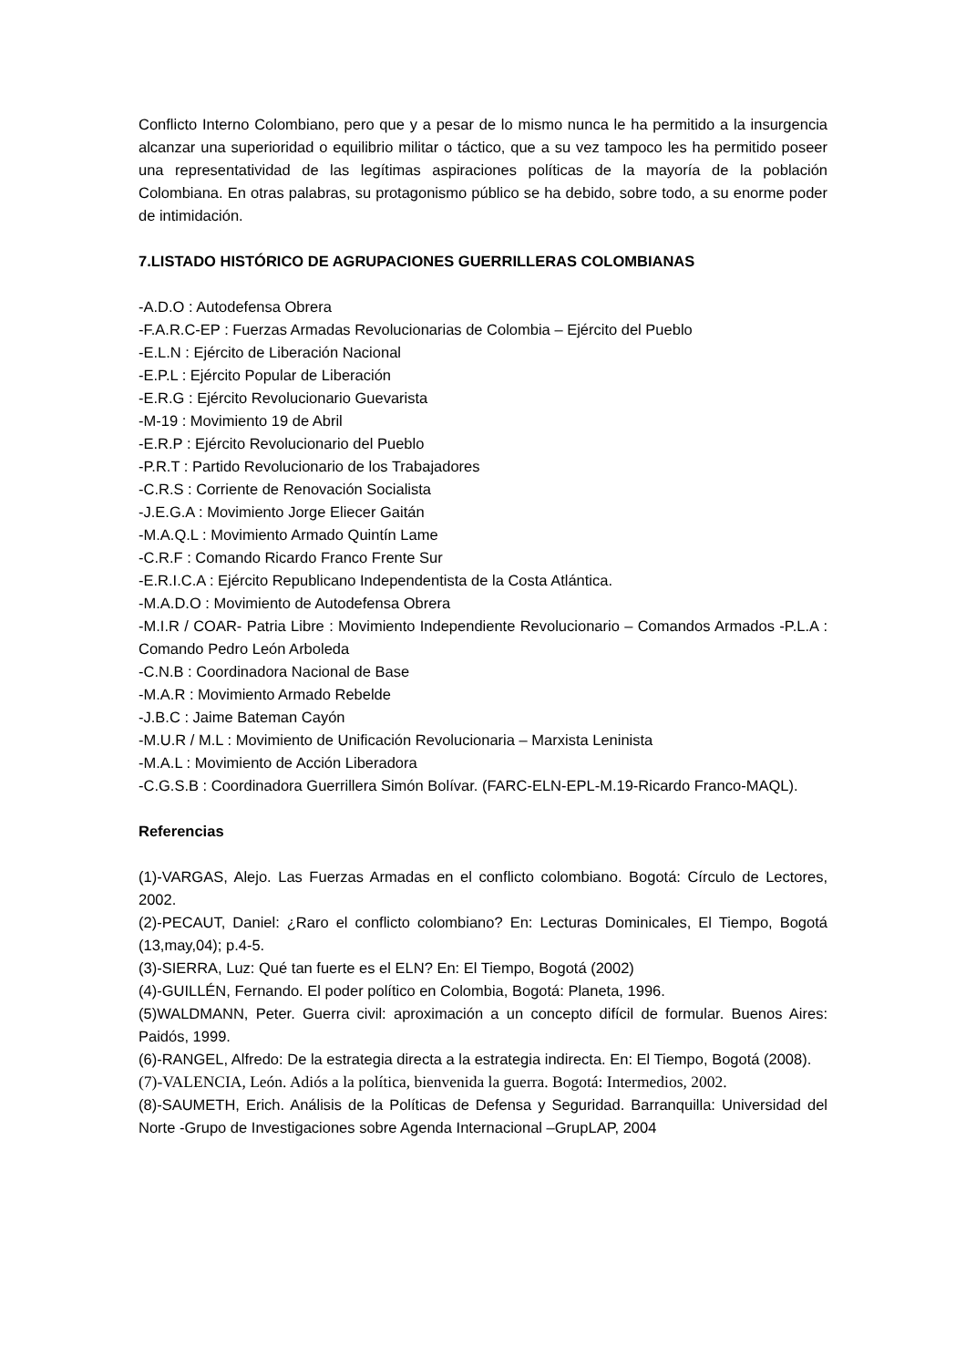Conflicto Interno Colombiano, pero que y a pesar de lo mismo nunca le ha permitido a la insurgencia alcanzar una superioridad o equilibrio militar o táctico, que a su vez tampoco les ha permitido poseer una representatividad de las legítimas aspiraciones políticas de la mayoría de la población Colombiana. En otras palabras, su protagonismo público se ha debido, sobre todo, a su enorme poder de intimidación.
7.LISTADO HISTÓRICO DE AGRUPACIONES GUERRILLERAS COLOMBIANAS
-A.D.O : Autodefensa Obrera
-F.A.R.C-EP : Fuerzas Armadas Revolucionarias de Colombia – Ejército del Pueblo
-E.L.N : Ejército de Liberación Nacional
-E.P.L : Ejército Popular de Liberación
-E.R.G : Ejército Revolucionario Guevarista
-M-19 : Movimiento 19 de Abril
-E.R.P : Ejército Revolucionario del Pueblo
-P.R.T : Partido Revolucionario de los Trabajadores
-C.R.S : Corriente de Renovación Socialista
-J.E.G.A : Movimiento Jorge Eliecer Gaitán
-M.A.Q.L : Movimiento Armado Quintín Lame
-C.R.F : Comando Ricardo Franco Frente Sur
-E.R.I.C.A : Ejército Republicano Independentista de la Costa Atlántica.
-M.A.D.O : Movimiento de Autodefensa Obrera
-M.I.R / COAR- Patria Libre : Movimiento Independiente Revolucionario – Comandos Armados -P.L.A : Comando Pedro León Arboleda
-C.N.B : Coordinadora Nacional de Base
-M.A.R : Movimiento Armado Rebelde
-J.B.C : Jaime Bateman Cayón
-M.U.R / M.L : Movimiento de Unificación Revolucionaria – Marxista Leninista
-M.A.L : Movimiento de Acción Liberadora
-C.G.S.B : Coordinadora Guerrillera Simón Bolívar. (FARC-ELN-EPL-M.19-Ricardo Franco-MAQL).
Referencias
(1)-VARGAS, Alejo. Las Fuerzas Armadas en el conflicto colombiano. Bogotá: Círculo de Lectores, 2002.
(2)-PECAUT, Daniel: ¿Raro el conflicto colombiano? En: Lecturas Dominicales, El Tiempo, Bogotá (13,may,04); p.4-5.
(3)-SIERRA, Luz: Qué tan fuerte es el ELN? En: El Tiempo, Bogotá (2002)
(4)-GUILLÉN, Fernando. El poder político en Colombia, Bogotá: Planeta, 1996.
(5)WALDMANN, Peter. Guerra civil: aproximación a un concepto difícil de formular. Buenos Aires: Paidós, 1999.
(6)-RANGEL, Alfredo: De la estrategia directa a la estrategia indirecta. En: El Tiempo, Bogotá (2008).
(7)-VALENCIA, León. Adiós a la política, bienvenida la guerra. Bogotá: Intermedios, 2002.
(8)-SAUMETH, Erich. Análisis de la Políticas de Defensa y Seguridad. Barranquilla: Universidad del Norte -Grupo de Investigaciones sobre Agenda Internacional –GrupLAP, 2004